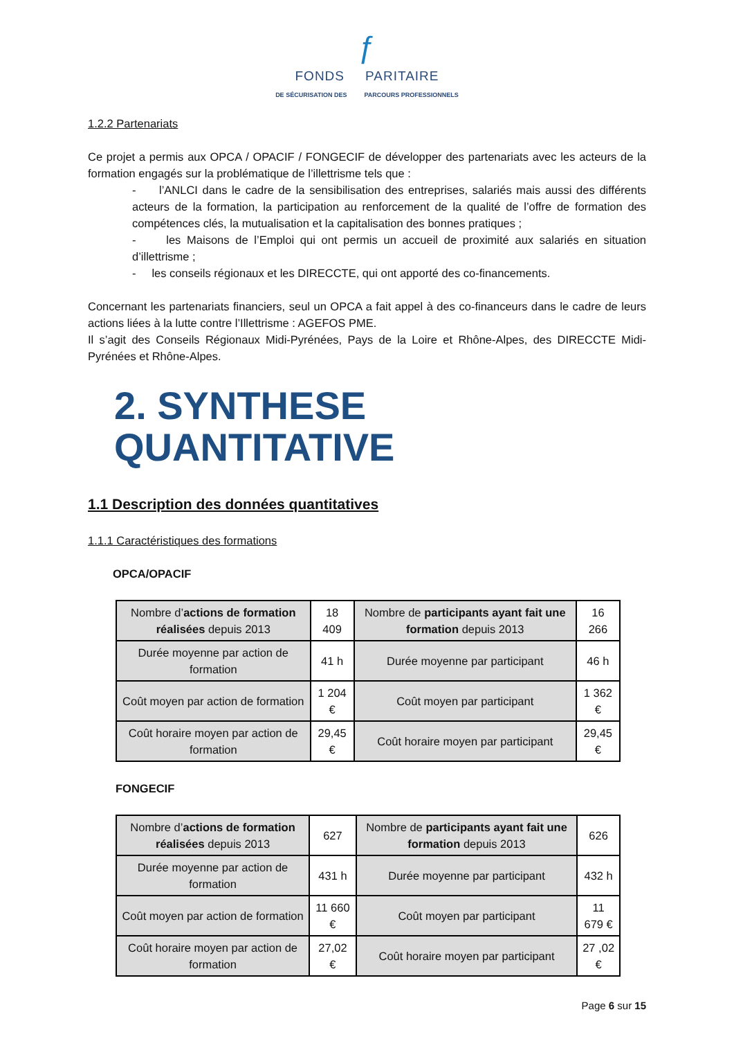ƒ
FONDS PARITAIRE
DE SÉCURISATION DES PARCOURS PROFESSIONNELS
1.2.2 Partenariats
Ce projet a permis aux OPCA / OPACIF / FONGECIF de développer des partenariats avec les acteurs de la formation engagés sur la problématique de l’illettrisme tels que :
- l’ANLCI dans le cadre de la sensibilisation des entreprises, salariés mais aussi des différents acteurs de la formation, la participation au renforcement de la qualité de l’offre de formation des compétences clés, la mutualisation et la capitalisation des bonnes pratiques ;
- les Maisons de l’Emploi qui ont permis un accueil de proximité aux salariés en situation d’illettrisme ;
- les conseils régionaux et les DIRECCTE, qui ont apporté des co-financements.
Concernant les partenariats financiers, seul un OPCA a fait appel à des co-financeurs dans le cadre de leurs actions liées à la lutte contre l’Illettrisme : AGEFOS PME.
Il s’agit des Conseils Régionaux Midi-Pyrénées, Pays de la Loire et Rhône-Alpes, des DIRECCTE Midi-Pyrénées et Rhône-Alpes.
2. SYNTHESE QUANTITATIVE
1.1 Description des données quantitatives
1.1.1 Caractéristiques des formations
OPCA/OPACIF
| Nombre d’ actions de formation réalisées depuis 2013 | 18 409 | Nombre de participants ayant fait une formation depuis 2013 | 16 266 |
| Durée moyenne par action de formation | 41 h | Durée moyenne par participant | 46 h |
| Coût moyen par action de formation | 1 204 € | Coût moyen par participant | 1 362 € |
| Coût horaire moyen par action de formation | 29,45 € | Coût horaire moyen par participant | 29,45 € |
FONGECIF
| Nombre d’ actions de formation réalisées depuis 2013 | 627 | Nombre de participants ayant fait une formation depuis 2013 | 626 |
| Durée moyenne par action de formation | 431 h | Durée moyenne par participant | 432 h |
| Coût moyen par action de formation | 11 660 € | Coût moyen par participant | 11 679 € |
| Coût horaire moyen par action de formation | 27,02 € | Coût horaire moyen par participant | 27 ,02 € |
Page 6 sur 15